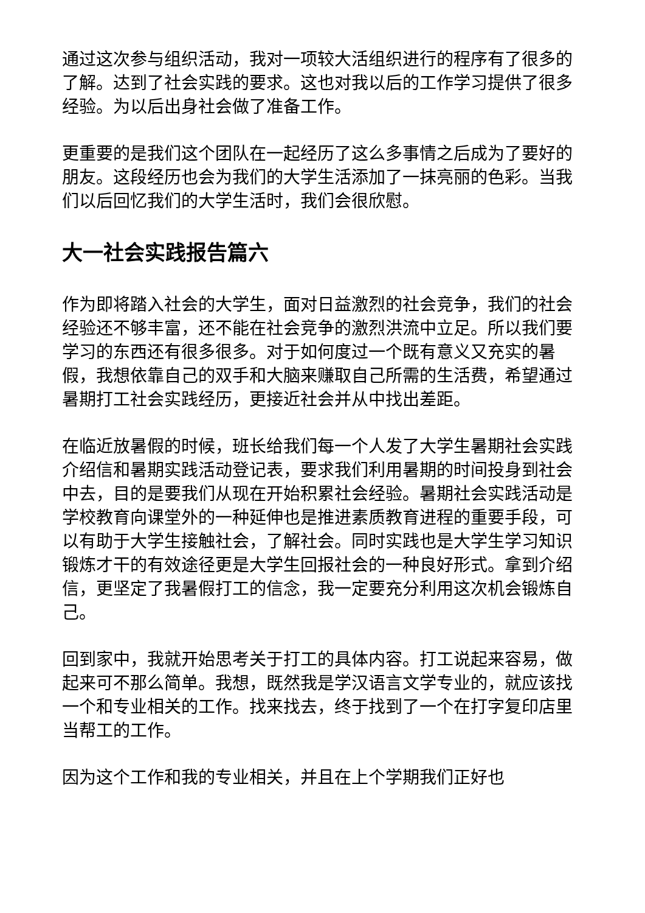通过这次参与组织活动，我对一项较大活组织进行的程序有了很多的了解。达到了社会实践的要求。这也对我以后的工作学习提供了很多经验。为以后出身社会做了准备工作。
更重要的是我们这个团队在一起经历了这么多事情之后成为了要好的朋友。这段经历也会为我们的大学生活添加了一抹亮丽的色彩。当我们以后回忆我们的大学生活时，我们会很欣慰。
大一社会实践报告篇六
作为即将踏入社会的大学生，面对日益激烈的社会竞争，我们的社会经验还不够丰富，还不能在社会竞争的激烈洪流中立足。所以我们要学习的东西还有很多很多。对于如何度过一个既有意义又充实的暑假，我想依靠自己的双手和大脑来赚取自己所需的生活费，希望通过暑期打工社会实践经历，更接近社会并从中找出差距。
在临近放暑假的时候，班长给我们每一个人发了大学生暑期社会实践介绍信和暑期实践活动登记表，要求我们利用暑期的时间投身到社会中去，目的是要我们从现在开始积累社会经验。暑期社会实践活动是学校教育向课堂外的一种延伸也是推进素质教育进程的重要手段，可以有助于大学生接触社会，了解社会。同时实践也是大学生学习知识锻炼才干的有效途径更是大学生回报社会的一种良好形式。拿到介绍信，更坚定了我暑假打工的信念，我一定要充分利用这次机会锻炼自己。
回到家中，我就开始思考关于打工的具体内容。打工说起来容易，做起来可不那么简单。我想，既然我是学汉语言文学专业的，就应该找一个和专业相关的工作。找来找去，终于找到了一个在打字复印店里当帮工的工作。
因为这个工作和我的专业相关，并且在上个学期我们正好也